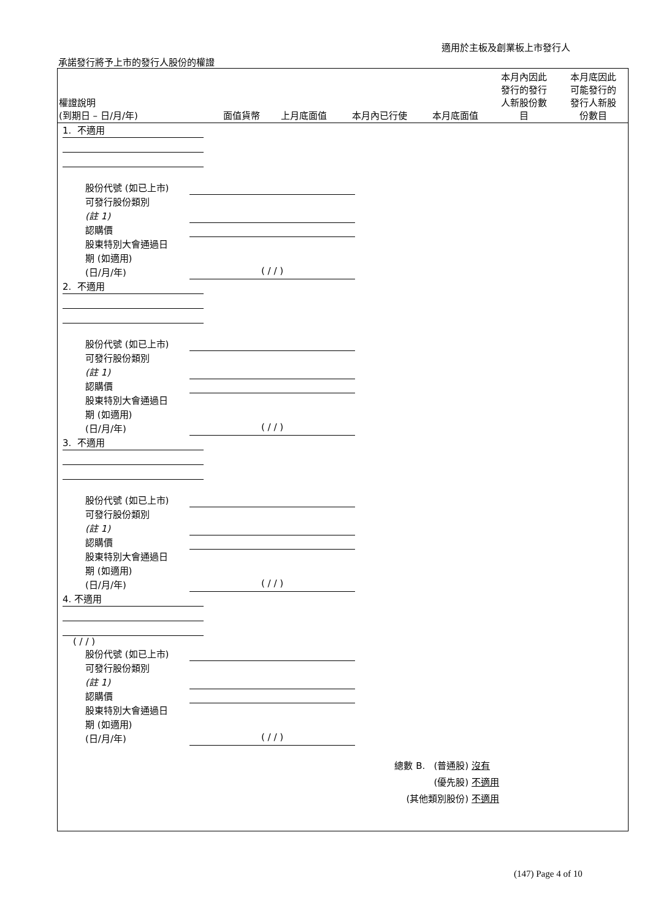適用於主板及創業板上市發行人
承諾發行將予上市的發行人股份的權證
| 權證說明 (到期日 – 日/月/年) | 面值貨幣 | 上月底面值 | 本月內已行使 | 本月底面值 | 本月內因此 發行的發行 人新股份數 目 | 本月底因此 可能發行的 發行人新股 份數目 |
| --- | --- | --- | --- | --- | --- | --- |
1. 不適用
股份代號 (如已上市)
可發行股份類別
(註 1)
認購價
股東特別大會通過日
期 (如適用)
(日/月/年) ( / / )
2. 不適用
股份代號 (如已上市)
可發行股份類別
(註 1)
認購價
股東特別大會通過日
期 (如適用)
(日/月/年) ( / / )
3. 不適用
股份代號 (如已上市)
可發行股份類別
(註 1)
認購價
股東特別大會通過日
期 (如適用)
(日/月/年) ( / / )
4. 不適用
( / / )
股份代號 (如已上市)
可發行股份類別
(註 1)
認購價
股東特別大會通過日
期 (如適用)
(日/月/年) ( / / )
總數 B. (普通股) 沒有
(優先股) 不適用
(其他類別股份) 不適用
(147) Page 4 of 10